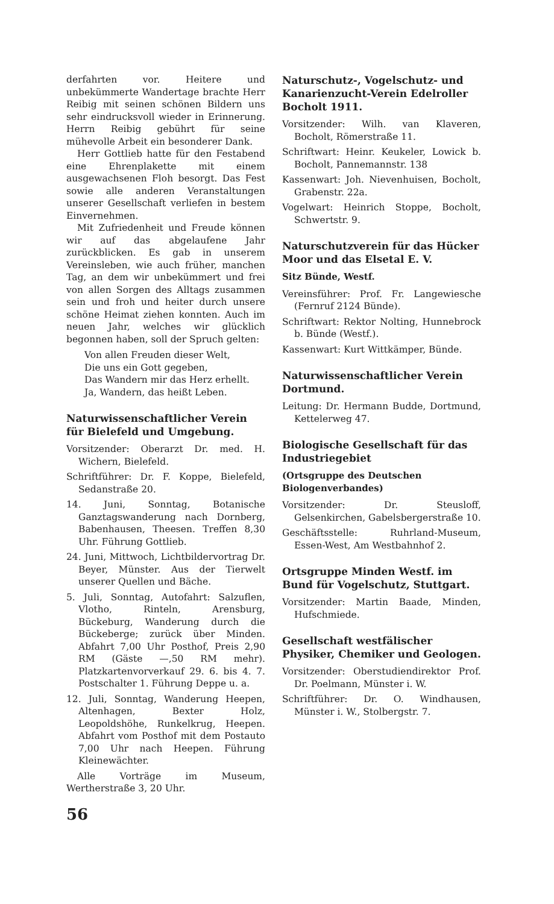derfahrten vor. Heitere und unbekümmerte Wandertage brachte Herr Reibig mit seinen schönen Bildern uns sehr eindrucksvoll wieder in Erinnerung. Herrn Reibig gebührt für seine mühevolle Arbeit ein besonderer Dank.
Herr Gottlieb hatte für den Festabend eine Ehrenplakette mit einem ausgewachsenen Floh besorgt. Das Fest sowie alle anderen Veranstaltungen unserer Gesellschaft verliefen in bestem Einvernehmen.
Mit Zufriedenheit und Freude können wir auf das abgelaufene Jahr zurückblicken. Es gab in unserem Vereinsleben, wie auch früher, manchen Tag, an dem wir unbekümmert und frei von allen Sorgen des Alltags zusammen sein und froh und heiter durch unsere schöne Heimat ziehen konnten. Auch im neuen Jahr, welches wir glücklich begonnen haben, soll der Spruch gelten:
Von allen Freuden dieser Welt,
Die uns ein Gott gegeben,
Das Wandern mir das Herz erhellt.
Ja, Wandern, das heißt Leben.
Naturwissenschaftlicher Verein für Bielefeld und Umgebung.
Vorsitzender: Oberarzt Dr. med. H. Wichern, Bielefeld.
Schriftführer: Dr. F. Koppe, Bielefeld, Sedanstraße 20.
14. Juni, Sonntag, Botanische Ganztagswanderung nach Dornberg, Babenhausen, Theesen. Treffen 8,30 Uhr. Führung Gottlieb.
24. Juni, Mittwoch, Lichtbildervortrag Dr. Beyer, Münster. Aus der Tierwelt unserer Quellen und Bäche.
5. Juli, Sonntag, Autofahrt: Salzuflen, Vlotho, Rinteln, Arensburg, Bückeburg, Wanderung durch die Bückeberge; zurück über Minden. Abfahrt 7,00 Uhr Posthof, Preis 2,90 RM (Gäste —,50 RM mehr). Platzkartenvorverkauf 29. 6. bis 4. 7. Postschalter 1. Führung Deppe u. a.
12. Juli, Sonntag, Wanderung Heepen, Altenhagen, Bexter Holz, Leopoldshöhe, Runkelkrug, Heepen. Abfahrt vom Posthof mit dem Postauto 7,00 Uhr nach Heepen. Führung Kleinewächter.
Alle Vorträge im Museum, Wertherstraße 3, 20 Uhr.
Naturschutz-, Vogelschutz- und Kanarienzucht-Verein Edelroller Bocholt 1911.
Vorsitzender: Wilh. van Klaveren, Bocholt, Römerstraße 11.
Schriftwart: Heinr. Keukeler, Lowick b. Bocholt, Pannemannstr. 138
Kassenwart: Joh. Nievenhuisen, Bocholt, Grabenstr. 22a.
Vogelwart: Heinrich Stoppe, Bocholt, Schwertstr. 9.
Naturschutzverein für das Hücker Moor und das Elsetal E. V.
Sitz Bünde, Westf.
Vereinsführer: Prof. Fr. Langewiesche (Fernruf 2124 Bünde).
Schriftwart: Rektor Nolting, Hunnebrock b. Bünde (Westf.).
Kassenwart: Kurt Wittkämper, Bünde.
Naturwissenschaftlicher Verein Dortmund.
Leitung: Dr. Hermann Budde, Dortmund, Kettelerweg 47.
Biologische Gesellschaft für das Industriegebiet
(Ortsgruppe des Deutschen Biologenverbandes)
Vorsitzender: Dr. Steusloff, Gelsenkirchen, Gabelsbergerstraße 10.
Geschäftsstelle: Ruhrland-Museum, Essen-West, Am Westbahnhof 2.
Ortsgruppe Minden Westf. im Bund für Vogelschutz, Stuttgart.
Vorsitzender: Martin Baade, Minden, Hufschmiede.
Gesellschaft westfälischer Physiker, Chemiker und Geologen.
Vorsitzender: Oberstudiendirektor Prof. Dr. Poelmann, Münster i. W.
Schriftführer: Dr. O. Windhausen, Münster i. W., Stolbergstr. 7.
56